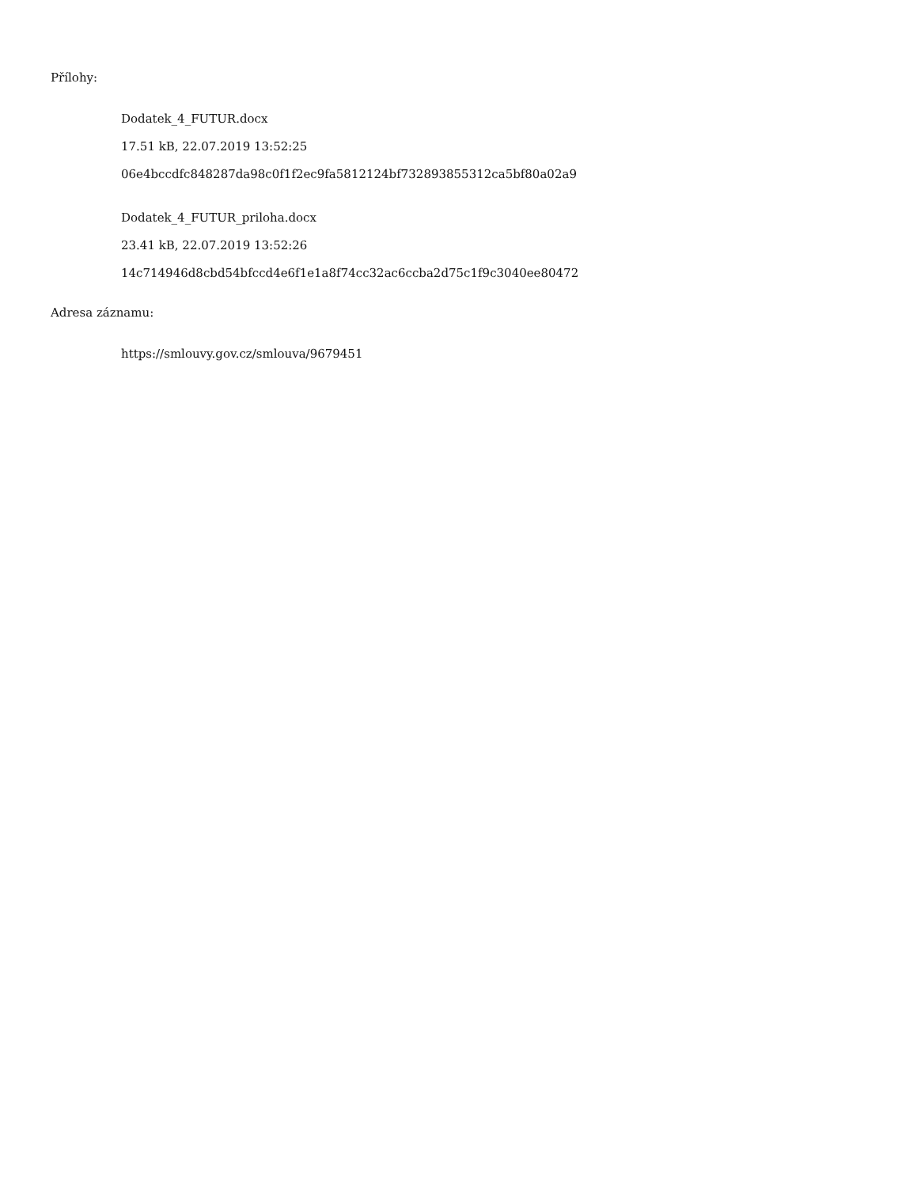Přílohy:
Dodatek_4_FUTUR.docx
17.51 kB, 22.07.2019 13:52:25
06e4bccdfc848287da98c0f1f2ec9fa5812124bf732893855312ca5bf80a02a9
Dodatek_4_FUTUR_priloha.docx
23.41 kB, 22.07.2019 13:52:26
14c714946d8cbd54bfccd4e6f1e1a8f74cc32ac6ccba2d75c1f9c3040ee80472
Adresa záznamu:
https://smlouvy.gov.cz/smlouva/9679451